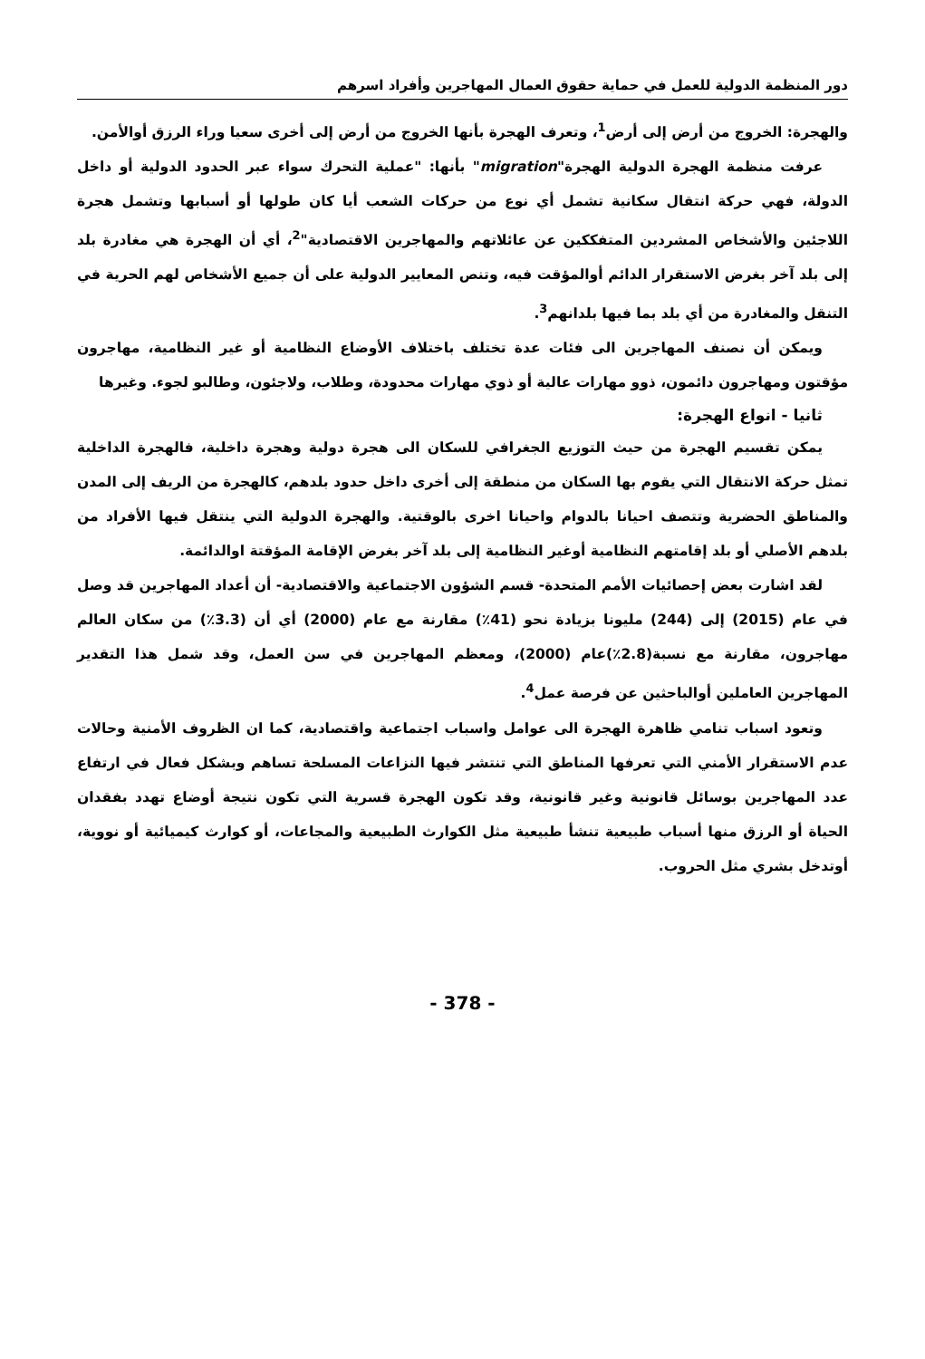دور المنظمة الدولية للعمل في حماية حقوق العمال المهاجرين وأفراد اسرهم
والهجرة: الخروج من أرض إلى أرض<sup>1</sup>، وتعرف الهجرة بأنها الخروج من أرض إلى أخرى سعيا وراء الرزق أوالأمن.
عرفت منظمة الهجرة الدولية الهجرة"migration" بأنها: "عملية التحرك سواء عبر الحدود الدولية أو داخل الدولة، فهي حركة انتقال سكانية تشمل أي نوع من حركات الشعب أيا كان طولها أو أسبابها وتشمل هجرة اللاجئين والأشخاص المشردين المتفككين عن عائلاتهم والمهاجرين الاقتصادية"<sup>2</sup>، أي أن الهجرة هي مغادرة بلد إلى بلد آخر بغرض الاستقرار الدائم أوالمؤقت فيه، وتنص المعايير الدولية على أن جميع الأشخاص لهم الحرية في التنقل والمغادرة من أي بلد بما فيها بلدانهم<sup>3</sup>.
ويمكن أن نصنف المهاجرين الى فئات عدة تختلف باختلاف الأوضاع النظامية أو غير النظامية، مهاجرون مؤقتون ومهاجرون دائمون، ذوو مهارات عالية أو ذوي مهارات محدودة، وطلاب، ولاجئون، وطالبو لجوء. وغيرها
ثانيا - انواع الهجرة:
يمكن تقسيم الهجرة من حيث التوزيع الجغرافي للسكان الى هجرة دولية وهجرة داخلية، فالهجرة الداخلية تمثل حركة الانتقال التي يقوم بها السكان من منطقة إلى أخرى داخل حدود بلدهم، كالهجرة من الريف إلى المدن والمناطق الحضرية وتتصف احيانا بالدوام واحيانا اخرى بالوقتية. والهجرة الدولية التي ينتقل فيها الأفراد من بلدهم الأصلي أو بلد إقامتهم النظامية أوغير النظامية إلى بلد آخر بغرض الإقامة المؤقتة اوالدائمة.
لقد اشارت بعض إحصائيات الأمم المتحدة- قسم الشؤون الاجتماعية والاقتصادية- أن أعداد المهاجرين قد وصل في عام (2015) إلى (244) مليونا بزيادة نحو (41٪) مقارنة مع عام (2000) أي أن (3.3٪) من سكان العالم مهاجرون، مقارنة مع نسبة(2.8٪)عام (2000)، ومعظم المهاجرين في سن العمل، وقد شمل هذا التقدير المهاجرين العاملين أوالباحثين عن فرصة عمل<sup>4</sup>.
وتعود اسباب تنامي ظاهرة الهجرة الى عوامل واسباب اجتماعية واقتصادية، كما ان الظروف الأمنية وحالات عدم الاستقرار الأمني التي تعرفها المناطق التي تنتشر فيها النزاعات المسلحة تساهم وبشكل فعال في ارتفاع عدد المهاجرين بوسائل قانونية وغير قانونية، وقد تكون الهجرة قسرية التي تكون نتيجة أوضاع تهدد بفقدان الحياة أو الرزق منها أسباب طبيعية تنشأ طبيعية مثل الكوارث الطبيعية والمجاعات، أو كوارث كيميائية أو نووية، أوتدخل بشري مثل الحروب.
- 378 -